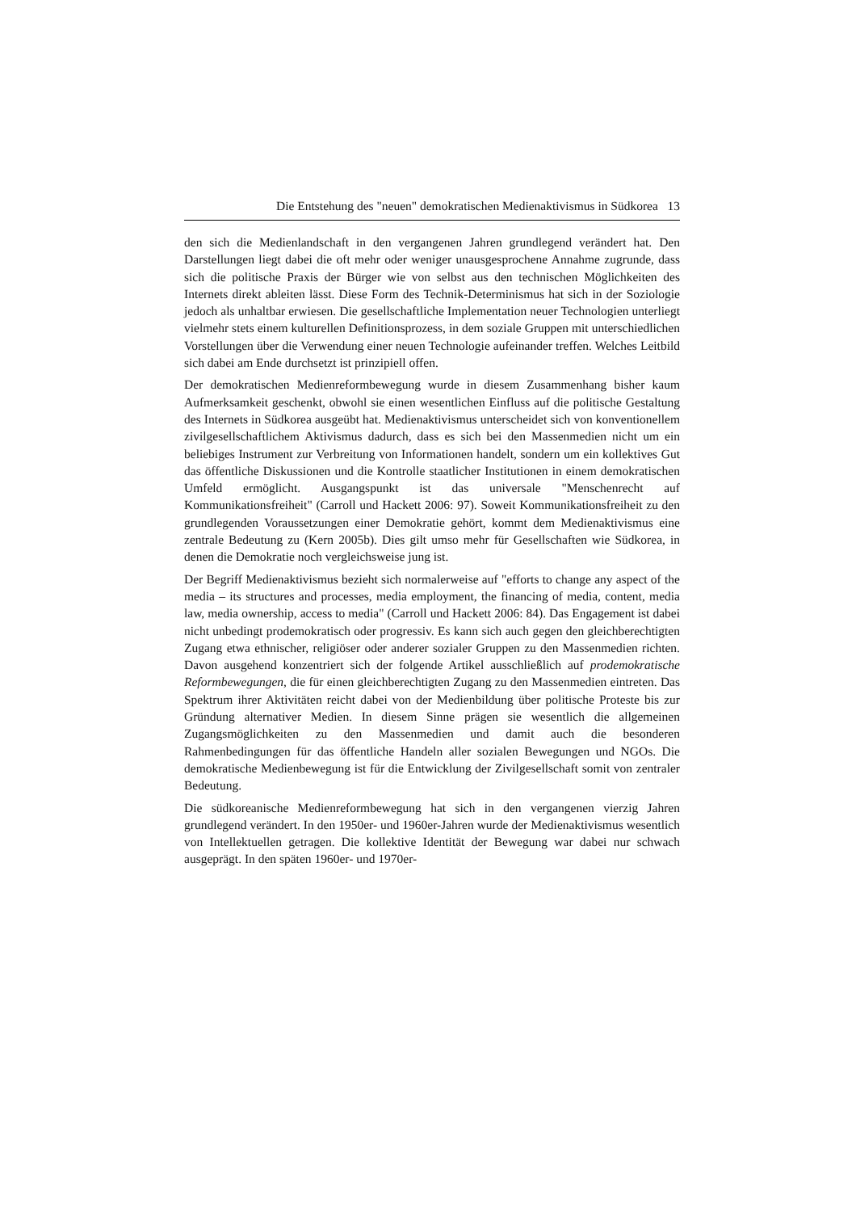Die Entstehung des "neuen" demokratischen Medienaktivismus in Südkorea 13
den sich die Medienlandschaft in den vergangenen Jahren grundlegend verändert hat. Den Darstellungen liegt dabei die oft mehr oder weniger unausgesprochene Annahme zugrunde, dass sich die politische Praxis der Bürger wie von selbst aus den technischen Möglichkeiten des Internets direkt ableiten lässt. Diese Form des Technik-Determinismus hat sich in der Soziologie jedoch als unhaltbar erwiesen. Die gesellschaftliche Implementation neuer Technologien unterliegt vielmehr stets einem kulturellen Definitionsprozess, in dem soziale Gruppen mit unterschiedlichen Vorstellungen über die Verwendung einer neuen Technologie aufeinander treffen. Welches Leitbild sich dabei am Ende durchsetzt ist prinzipiell offen.
Der demokratischen Medienreformbewegung wurde in diesem Zusammenhang bisher kaum Aufmerksamkeit geschenkt, obwohl sie einen wesentlichen Einfluss auf die politische Gestaltung des Internets in Südkorea ausgeübt hat. Medienaktivismus unterscheidet sich von konventionellem zivilgesellschaftlichem Aktivismus dadurch, dass es sich bei den Massenmedien nicht um ein beliebiges Instrument zur Verbreitung von Informationen handelt, sondern um ein kollektives Gut das öffentliche Diskussionen und die Kontrolle staatlicher Institutionen in einem demokratischen Umfeld ermöglicht. Ausgangspunkt ist das universale "Menschenrecht auf Kommunikationsfreiheit" (Carroll und Hackett 2006: 97). Soweit Kommunikationsfreiheit zu den grundlegenden Voraussetzungen einer Demokratie gehört, kommt dem Medienaktivismus eine zentrale Bedeutung zu (Kern 2005b). Dies gilt umso mehr für Gesellschaften wie Südkorea, in denen die Demokratie noch vergleichsweise jung ist.
Der Begriff Medienaktivismus bezieht sich normalerweise auf "efforts to change any aspect of the media – its structures and processes, media employment, the financing of media, content, media law, media ownership, access to media" (Carroll und Hackett 2006: 84). Das Engagement ist dabei nicht unbedingt prodemokratisch oder progressiv. Es kann sich auch gegen den gleichberechtigten Zugang etwa ethnischer, religiöser oder anderer sozialer Gruppen zu den Massenmedien richten. Davon ausgehend konzentriert sich der folgende Artikel ausschließlich auf prodemokratische Reformbewegungen, die für einen gleichberechtigten Zugang zu den Massenmedien eintreten. Das Spektrum ihrer Aktivitäten reicht dabei von der Medienbildung über politische Proteste bis zur Gründung alternativer Medien. In diesem Sinne prägen sie wesentlich die allgemeinen Zugangsmöglichkeiten zu den Massenmedien und damit auch die besonderen Rahmenbedingungen für das öffentliche Handeln aller sozialen Bewegungen und NGOs. Die demokratische Medienbewegung ist für die Entwicklung der Zivilgesellschaft somit von zentraler Bedeutung.
Die südkoreanische Medienreformbewegung hat sich in den vergangenen vierzig Jahren grundlegend verändert. In den 1950er- und 1960er-Jahren wurde der Medienaktivismus wesentlich von Intellektuellen getragen. Die kollektive Identität der Bewegung war dabei nur schwach ausgeprägt. In den späten 1960er- und 1970er-